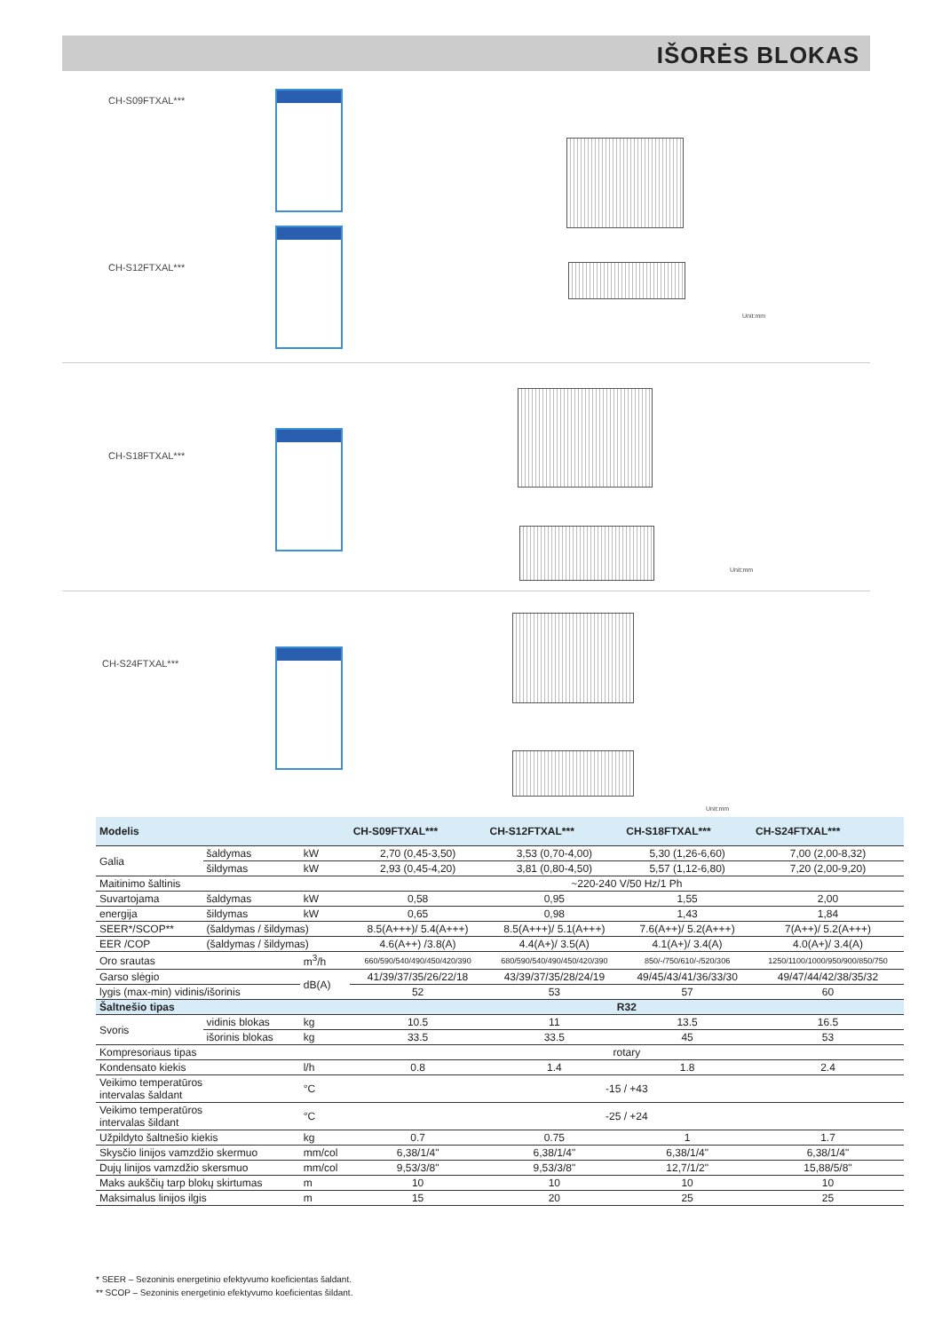IŠORĖS BLOKAS
CH-S09FTXAL***
CH-S12FTXAL***
Unit:mm
CH-S18FTXAL***
Unit:mm
CH-S24FTXAL***
Unit:mm
| Modelis | | | CH-S09FTXAL*** | CH-S12FTXAL*** | CH-S18FTXAL*** | CH-S24FTXAL*** |
| --- | --- | --- | --- | --- | --- | --- |
| Galia | šaldymas | kW | 2,70 (0,45-3,50) | 3,53 (0,70-4,00) | 5,30 (1,26-6,60) | 7,00 (2,00-8,32) |
| | šildymas | kW | 2,93 (0,45-4,20) | 3,81 (0,80-4,50) | 5,57 (1,12-6,80) | 7,20 (2,00-9,20) |
| Maitinimo šaltinis | | | ~220-240 V/50 Hz/1 Ph | | | |
| Suvartojama | šaldymas | kW | 0,58 | 0,95 | 1,55 | 2,00 |
| energija | šildymas | kW | 0,65 | 0,98 | 1,43 | 1,84 |
| SEER*/SCOP** | (šaldymas / šildymas) | | 8.5(A+++)/ 5.4(A+++) | 8.5(A+++)/ 5.1(A+++) | 7.6(A++)/ 5.2(A+++) | 7(A++)/ 5.2(A+++) |
| EER /COP | (šaldymas / šildymas) | | 4.6(A++) /3.8(A) | 4.4(A+)/ 3.5(A) | 4.1(A+)/ 3.4(A) | 4.0(A+)/ 3.4(A) |
| Oro srautas | | m<sup>3</sup>/h | 660/590/540/490/450/420/390 | 680/590/540/490/450/420/390 | 850/-/750/610/-/520/306 | 1250/1100/1000/950/900/850/750 |
| Garso slėgio | | dB(A) | 41/39/37/35/26/22/18 | 43/39/37/35/28/24/19 | 49/45/43/41/36/33/30 | 49/47/44/42/38/35/32 |
| lygis (max-min) vidinis/išorinis | | | 52 | 53 | 57 | 60 |
| Šaltnešio tipas | | | R32 | | | |
| Svoris | vidinis blokas | kg | 10.5 | 11 | 13.5 | 16.5 |
| | išorinis blokas | kg | 33.5 | 33.5 | 45 | 53 |
| Kompresoriaus tipas | | | rotary | | | |
| Kondensato kiekis | | l/h | 0.8 | 1.4 | 1.8 | 2.4 |
| Veikimo temperatūros intervalas šaldant | | °C | -15 / +43 | | | |
| Veikimo temperatūros intervalas šildant | | °C | -25 / +24 | | | |
| Užpildyto šaltnešio kiekis | | kg | 0.7 | 0.75 | 1 | 1.7 |
| Skysčio linijos vamzdžio skermuo | | mm/col | 6,38/1/4" | 6,38/1/4" | 6,38/1/4" | 6,38/1/4" |
| Dujų linijos vamzdžio skersmuo | | mm/col | 9,53/3/8" | 9,53/3/8" | 12,7/1/2" | 15,88/5/8" |
| Maks aukščių tarp blokų skirtumas | | m | 10 | 10 | 10 | 10 |
| Maksimalus linijos ilgis | | m | 15 | 20 | 25 | 25 |
* SEER – Sezoninis energetinio efektyvumo koeficientas šaldant.
** SCOP – Sezoninis energetinio efektyvumo koeficientas šildant.